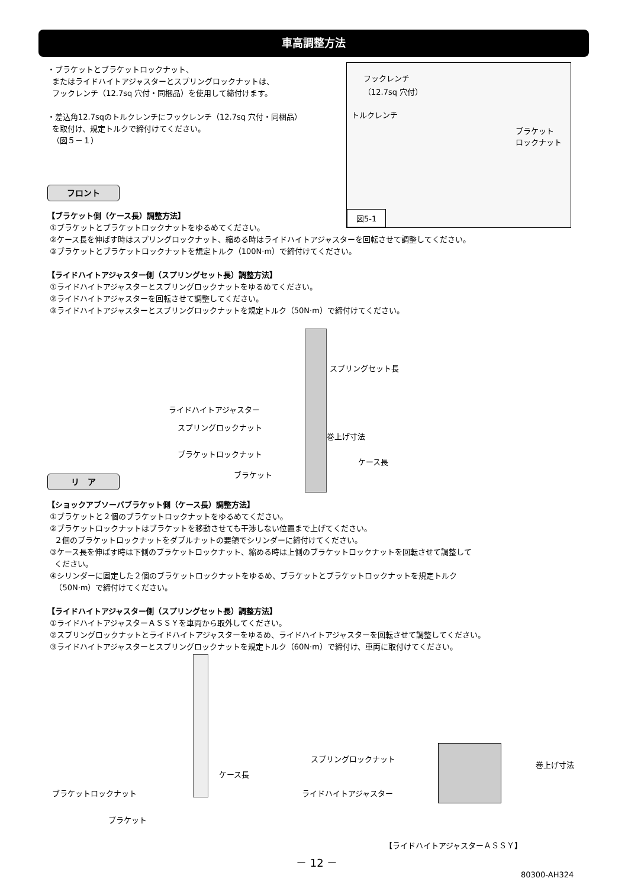車高調整方法
・ブラケットとブラケットロックナット、
またはライドハイトアジャスターとスプリングロックナットは、
フックレンチ（12.7sq 穴付・同梱品）を使用して締付けます。
・差込角12.7sqのトルクレンチにフックレンチ（12.7sq 穴付・同梱品）
を取付け、規定トルクで締付けてください。
（図５－１）
フックレンチ
（12.7sq 穴付）
トルクレンチ
ブラケット
ロックナット
図5-1
フロント
【ブラケット側（ケース長）調整方法】
①ブラケットとブラケットロックナットをゆるめてください。
②ケース長を伸ばす時はスプリングロックナット、縮める時はライドハイトアジャスターを回転させて調整してください。
③ブラケットとブラケットロックナットを規定トルク（100N·m）で締付けてください。
【ライドハイトアジャスター側（スプリングセット長）調整方法】
①ライドハイトアジャスターとスプリングロックナットをゆるめてください。
②ライドハイトアジャスターを回転させて調整してください。
③ライドハイトアジャスターとスプリングロックナットを規定トルク（50N·m）で締付けてください。
スプリングセット長
ライドハイトアジャスター
スプリングロックナット
巻上げ寸法
ブラケットロックナット
ケース長
ブラケット
リ　ア
【ショックアブソーバブラケット側（ケース長）調整方法】
①ブラケットと２個のブラケットロックナットをゆるめてください。
②ブラケットロックナットはブラケットを移動させても干渉しない位置まで上げてください。
２個のブラケットロックナットをダブルナットの要領でシリンダーに締付けてください。
③ケース長を伸ばす時は下側のブラケットロックナット、縮める時は上側のブラケットロックナットを回転させて調整して
ください。
④シリンダーに固定した２個のブラケットロックナットをゆるめ、ブラケットとブラケットロックナットを規定トルク
（50N·m）で締付けてください。
【ライドハイトアジャスター側（スプリングセット長）調整方法】
①ライドハイトアジャスターＡＳＳＹを車両から取外してください。
②スプリングロックナットとライドハイトアジャスターをゆるめ、ライドハイトアジャスターを回転させて調整してください。
③ライドハイトアジャスターとスプリングロックナットを規定トルク（60N·m）で締付け、車両に取付けてください。
ケース長
ブラケットロックナット
ブラケット
スプリングロックナット
巻上げ寸法
ライドハイトアジャスター
【ライドハイトアジャスターＡＳＳＹ】
－ 12 －
80300-AH324